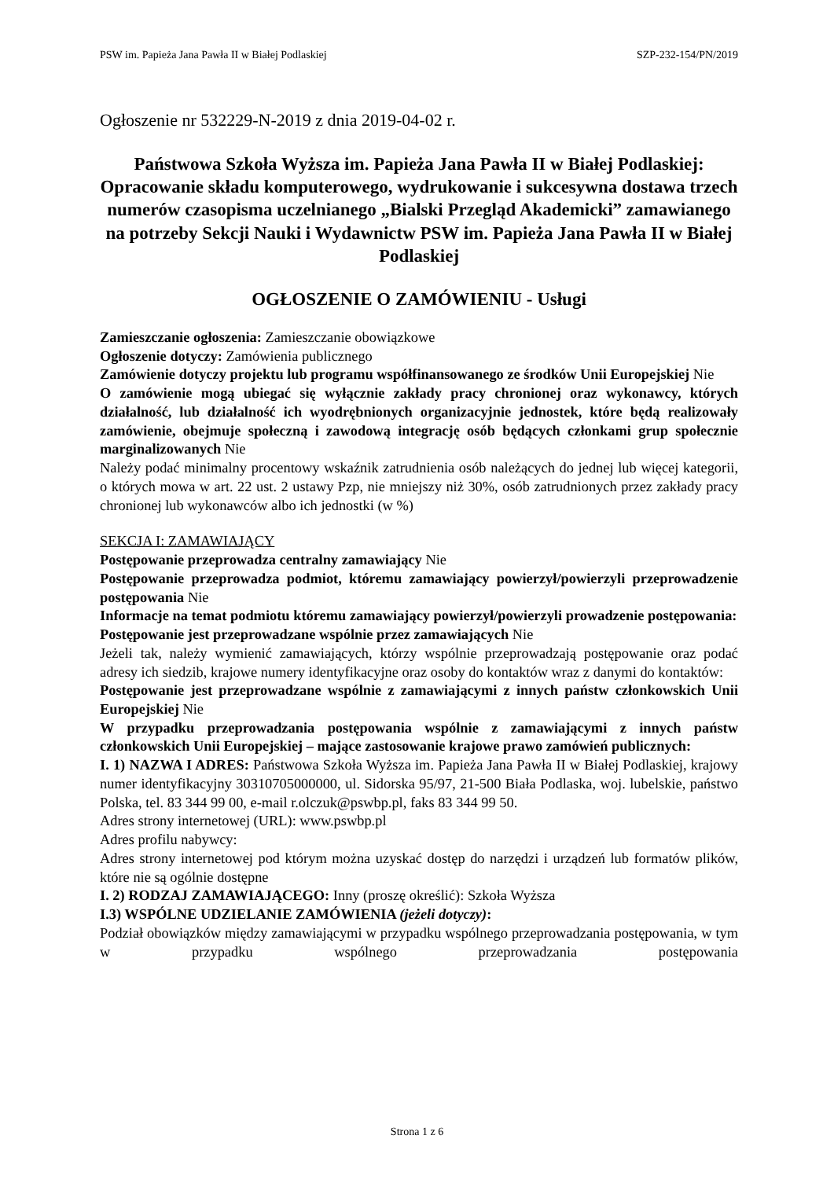PSW im. Papieża Jana Pawła II w Białej Podlaskiej SZP-232-154/PN/2019
Ogłoszenie nr 532229-N-2019 z dnia 2019-04-02 r.
Państwowa Szkoła Wyższa im. Papieża Jana Pawła II w Białej Podlaskiej: Opracowanie składu komputerowego, wydrukowanie i sukcesywna dostawa trzech numerów czasopisma uczelnianego „Bialski Przegląd Akademicki” zamawianego na potrzeby Sekcji Nauki i Wydawnictw PSW im. Papieża Jana Pawła II w Białej Podlaskiej
OGŁOSZENIE O ZAMÓWIENIU - Usługi
Zamieszczanie ogłoszenia: Zamieszczanie obowiązkowe
Ogłoszenie dotyczy: Zamówienia publicznego
Zamówienie dotyczy projektu lub programu współfinansowanego ze środków Unii Europejskiej Nie
O zamówienie mogą ubiegać się wyłącznie zakłady pracy chronionej oraz wykonawcy, których działalność, lub działalność ich wyodrębnionych organizacyjnie jednostek, które będą realizowały zamówienie, obejmuje społeczną i zawodową integrację osób będących członkami grup społecznie marginalizowanych Nie
Należy podać minimalny procentowy wskaźnik zatrudnienia osób należących do jednej lub więcej kategorii, o których mowa w art. 22 ust. 2 ustawy Pzp, nie mniejszy niż 30%, osób zatrudnionych przez zakłady pracy chronionej lub wykonawców albo ich jednostki (w %)
SEKCJA I: ZAMAWIAJĄCY
Postępowanie przeprowadza centralny zamawiający Nie
Postępowanie przeprowadza podmiot, któremu zamawiający powierzył/powierzyli przeprowadzenie postępowania Nie
Informacje na temat podmiotu któremu zamawiający powierzył/powierzyli prowadzenie postępowania:
Postępowanie jest przeprowadzane wspólnie przez zamawiających Nie
Jeżeli tak, należy wymienić zamawiających, którzy wspólnie przeprowadzają postępowanie oraz podać adresy ich siedzib, krajowe numery identyfikacyjne oraz osoby do kontaktów wraz z danymi do kontaktów:
Postępowanie jest przeprowadzane wspólnie z zamawiającymi z innych państw członkowskich Unii Europejskiej Nie
W przypadku przeprowadzania postępowania wspólnie z zamawiającymi z innych państw członkowskich Unii Europejskiej – mające zastosowanie krajowe prawo zamówień publicznych:
I. 1) NAZWA I ADRES: Państwowa Szkoła Wyższa im. Papieża Jana Pawła II w Białej Podlaskiej, krajowy numer identyfikacyjny 30310705000000, ul. Sidorska 95/97, 21-500 Biała Podlaska, woj. lubelskie, państwo Polska, tel. 83 344 99 00, e-mail r.olczuk@pswbp.pl, faks 83 344 99 50.
Adres strony internetowej (URL): www.pswbp.pl
Adres profilu nabywcy:
Adres strony internetowej pod którym można uzyskać dostęp do narzędzi i urządzeń lub formatów plików, które nie są ogólnie dostępne
I. 2) RODZAJ ZAMAWIAJĄCEGO: Inny (proszę określić): Szkoła Wyższa
I.3) WSPÓLNE UDZIELANIE ZAMÓWIENIA (jeżeli dotyczy):
Podział obowiązków między zamawiającymi w przypadku wspólnego przeprowadzania postępowania, w tym w przypadku wspólnego przeprowadzania postępowania
Strona 1 z 6